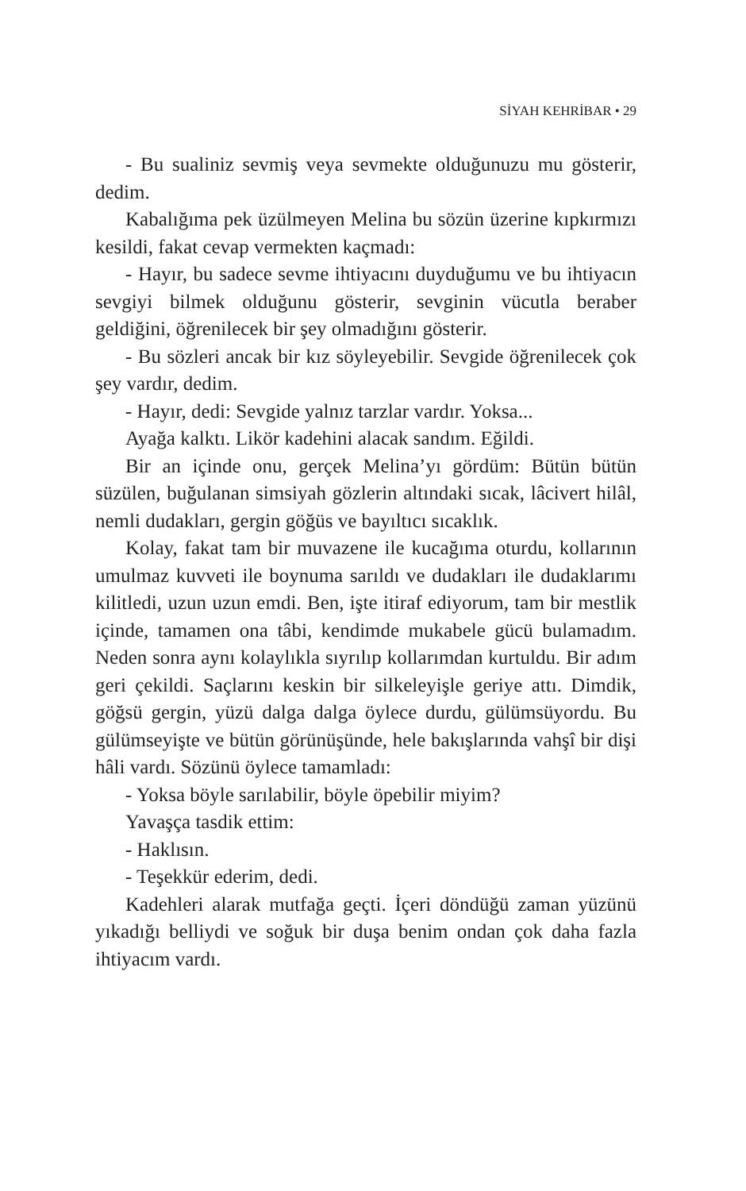SİYAH KEHRİBAR • 29
- Bu sualiniz sevmiş veya sevmekte olduğunuzu mu gösterir, dedim.
Kabalığıma pek üzülmeyen Melina bu sözün üzerine kıpkırmızı kesildi, fakat cevap vermekten kaçmadı:
- Hayır, bu sadece sevme ihtiyacını duyduğumu ve bu ihtiyacın sevgiyi bilmek olduğunu gösterir, sevginin vücutla beraber geldiğini, öğrenilecek bir şey olmadığını gösterir.
- Bu sözleri ancak bir kız söyleyebilir. Sevgide öğrenilecek çok şey vardır, dedim.
- Hayır, dedi: Sevgide yalnız tarzlar vardır. Yoksa...
Ayağa kalktı. Likör kadehini alacak sandım. Eğildi.
Bir an içinde onu, gerçek Melina’yı gördüm: Bütün bütün süzülen, buğulanan simsiyah gözlerin altındaki sıcak, lâcivert hilâl, nemli dudakları, gergin göğüs ve bayıltıcı sıcaklık.
Kolay, fakat tam bir muvazene ile kucağıma oturdu, kollarının umulmaz kuvveti ile boynuma sarıldı ve dudakları ile dudaklarımı kilitledi, uzun uzun emdi. Ben, işte itiraf ediyorum, tam bir mestlik içinde, tamamen ona tâbi, kendimde mukabele gücü bulamadım. Neden sonra aynı kolaylıkla sıyrılıp kollarımdan kurtuldu. Bir adım geri çekildi. Saçlarını keskin bir silkeleyişle geriye attı. Dimdik, göğsü gergin, yüzü dalga dalga öylece durdu, gülümsüyordu. Bu gülümseyişte ve bütün görünüşünde, hele bakışlarında vahşî bir dişi hâli vardı. Sözünü öylece tamamladı:
- Yoksa böyle sarılabilir, böyle öpebilir miyim?
Yavaşça tasdik ettim:
- Haklısın.
- Teşekkür ederim, dedi.
Kadehleri alarak mutfağa geçti. İçeri döndüğü zaman yüzünü yıkadığı belliydi ve soğuk bir duşa benim ondan çok daha fazla ihtiyacım vardı.